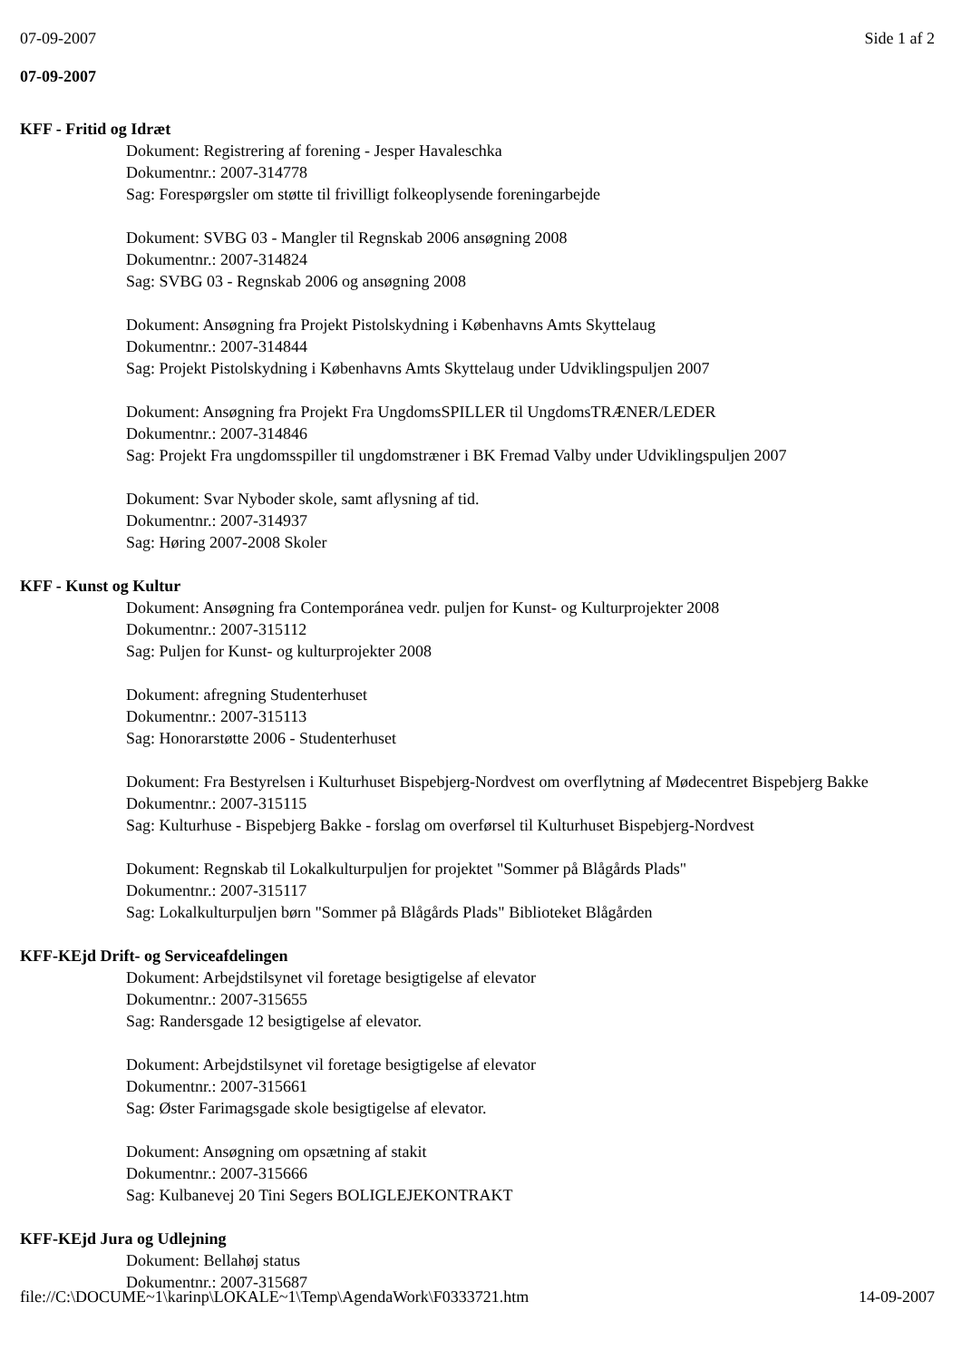07-09-2007 Side 1 af 2
07-09-2007
KFF - Fritid og Idræt
Dokument: Registrering af forening - Jesper Havaleschka
Dokumentnr.: 2007-314778
Sag: Forespørgsler om støtte til frivilligt folkeoplysende foreningarbejde
Dokument: SVBG 03 - Mangler til Regnskab 2006 ansøgning 2008
Dokumentnr.: 2007-314824
Sag: SVBG 03 - Regnskab 2006 og ansøgning 2008
Dokument: Ansøgning fra Projekt Pistolskydning i Københavns Amts Skyttelaug
Dokumentnr.: 2007-314844
Sag: Projekt Pistolskydning i Københavns Amts Skyttelaug under Udviklingspuljen 2007
Dokument: Ansøgning fra Projekt Fra UngdomsSPILLER til UngdomsTRÆNER/LEDER
Dokumentnr.: 2007-314846
Sag: Projekt Fra ungdomsspiller til ungdomstræner i BK Fremad Valby under Udviklingspuljen 2007
Dokument: Svar Nyboder skole, samt aflysning af tid.
Dokumentnr.: 2007-314937
Sag: Høring 2007-2008 Skoler
KFF - Kunst og Kultur
Dokument: Ansøgning fra Contemporánea vedr. puljen for Kunst- og Kulturprojekter 2008
Dokumentnr.: 2007-315112
Sag: Puljen for Kunst- og kulturprojekter 2008
Dokument: afregning Studenterhuset
Dokumentnr.: 2007-315113
Sag: Honorarstøtte 2006 - Studenterhuset
Dokument: Fra Bestyrelsen i Kulturhuset Bispebjerg-Nordvest om overflytning af Mødecentret Bispebjerg Bakke
Dokumentnr.: 2007-315115
Sag: Kulturhuse - Bispebjerg Bakke - forslag om overførsel til Kulturhuset Bispebjerg-Nordvest
Dokument: Regnskab til Lokalkulturpuljen for projektet "Sommer på Blågårds Plads"
Dokumentnr.: 2007-315117
Sag: Lokalkulturpuljen børn "Sommer på Blågårds Plads" Biblioteket Blågården
KFF-KEjd Drift- og Serviceafdelingen
Dokument: Arbejdstilsynet vil foretage besigtigelse af elevator
Dokumentnr.: 2007-315655
Sag: Randersgade 12 besigtigelse af elevator.
Dokument: Arbejdstilsynet vil foretage besigtigelse af elevator
Dokumentnr.: 2007-315661
Sag: Øster Farimagsgade skole besigtigelse af elevator.
Dokument: Ansøgning om opsætning af stakit
Dokumentnr.: 2007-315666
Sag: Kulbanevej 20 Tini Segers BOLIGLEJEKONTRAKT
KFF-KEjd Jura og Udlejning
Dokument: Bellahøj status
Dokumentnr.: 2007-315687
file://C:\DOCUME~1\karinp\LOKALE~1\Temp\AgendaWork\F0333721.htm 14-09-2007